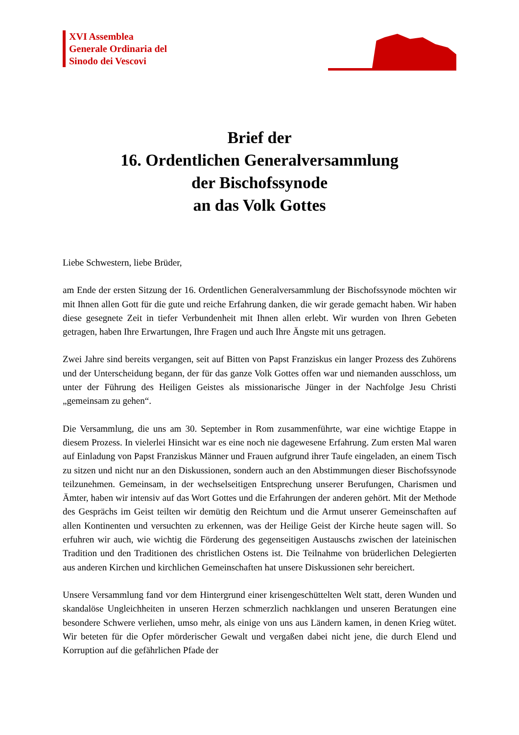XVI Assemblea
Generale Ordinaria del
Sinodo dei Vescovi
Brief der
16. Ordentlichen Generalversammlung
der Bischofssynode
an das Volk Gottes
Liebe Schwestern, liebe Brüder,
am Ende der ersten Sitzung der 16. Ordentlichen Generalversammlung der Bischofssynode möchten wir mit Ihnen allen Gott für die gute und reiche Erfahrung danken, die wir gerade gemacht haben. Wir haben diese gesegnete Zeit in tiefer Verbundenheit mit Ihnen allen erlebt. Wir wurden von Ihren Gebeten getragen, haben Ihre Erwartungen, Ihre Fragen und auch Ihre Ängste mit uns getragen.
Zwei Jahre sind bereits vergangen, seit auf Bitten von Papst Franziskus ein langer Prozess des Zuhörens und der Unterscheidung begann, der für das ganze Volk Gottes offen war und niemanden ausschloss, um unter der Führung des Heiligen Geistes als missionarische Jünger in der Nachfolge Jesu Christi „gemeinsam zu gehen“.
Die Versammlung, die uns am 30. September in Rom zusammenführte, war eine wichtige Etappe in diesem Prozess. In vielerlei Hinsicht war es eine noch nie dagewesene Erfahrung. Zum ersten Mal waren auf Einladung von Papst Franziskus Männer und Frauen aufgrund ihrer Taufe eingeladen, an einem Tisch zu sitzen und nicht nur an den Diskussionen, sondern auch an den Abstimmungen dieser Bischofssynode teilzunehmen. Gemeinsam, in der wechselseitigen Entsprechung unserer Berufungen, Charismen und Ämter, haben wir intensiv auf das Wort Gottes und die Erfahrungen der anderen gehört. Mit der Methode des Gesprächs im Geist teilten wir demütig den Reichtum und die Armut unserer Gemeinschaften auf allen Kontinenten und versuchten zu erkennen, was der Heilige Geist der Kirche heute sagen will. So erfuhren wir auch, wie wichtig die Förderung des gegenseitigen Austauschs zwischen der lateinischen Tradition und den Traditionen des christlichen Ostens ist. Die Teilnahme von brüderlichen Delegierten aus anderen Kirchen und kirchlichen Gemeinschaften hat unsere Diskussionen sehr bereichert.
Unsere Versammlung fand vor dem Hintergrund einer krisengeschüttelten Welt statt, deren Wunden und skandalöse Ungleichheiten in unseren Herzen schmerzlich nachklangen und unseren Beratungen eine besondere Schwere verliehen, umso mehr, als einige von uns aus Ländern kamen, in denen Krieg wütet. Wir beteten für die Opfer mörderischer Gewalt und vergaßen dabei nicht jene, die durch Elend und Korruption auf die gefährlichen Pfade der